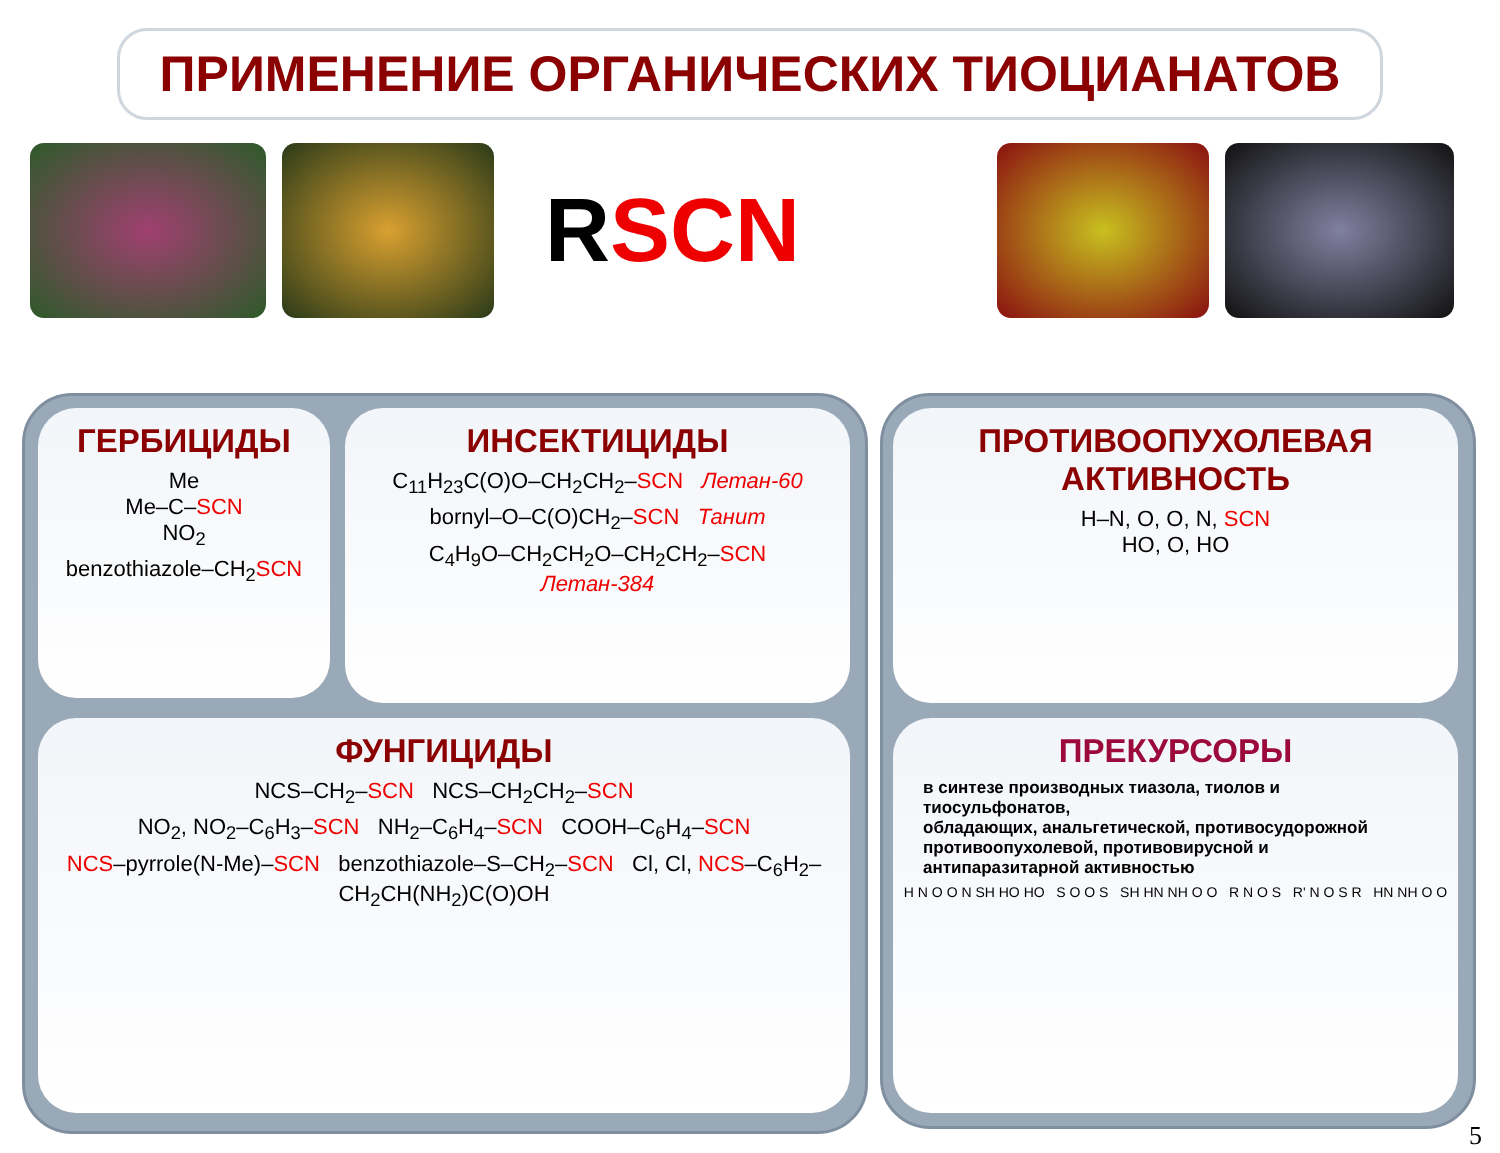ПРИМЕНЕНИЕ ОРГАНИЧЕСКИХ ТИОЦИАНАТОВ
RSCN
ГЕРБИЦИДЫ
Me
Me–C–SCN
NO<sub>2</sub>
benzothiazole–CH<sub>2</sub>SCN
ИНСЕКТИЦИДЫ
C<sub>11</sub>H<sub>23</sub>C(O)O–CH<sub>2</sub>CH<sub>2</sub>–SCN Летан-60
bornyl–O–C(O)CH<sub>2</sub>–SCN Танит
C<sub>4</sub>H<sub>9</sub>O–CH<sub>2</sub>CH<sub>2</sub>O–CH<sub>2</sub>CH<sub>2</sub>–SCN
Летан-384
ФУНГИЦИДЫ
NCS–CH<sub>2</sub>–SCN NCS–CH<sub>2</sub>CH<sub>2</sub>–SCN
NO<sub>2</sub>, NO<sub>2</sub>–C<sub>6</sub>H<sub>3</sub>–SCN NH<sub>2</sub>–C<sub>6</sub>H<sub>4</sub>–SCN COOH–C<sub>6</sub>H<sub>4</sub>–SCN
NCS–pyrrole(N-Me)–SCN benzothiazole–S–CH<sub>2</sub>–SCN Cl, Cl, NCS–C<sub>6</sub>H<sub>2</sub>–CH<sub>2</sub>CH(NH<sub>2</sub>)C(O)OH
ПРОТИВООПУХОЛЕВАЯ
АКТИВНОСТЬ
H–N, O, O, N, SCN
HO, O, HO
ПРЕКУРСОРЫ
в синтезе производных тиазола, тиолов и тиосульфонатов,
обладающих, анальгетической, противосудорожной противоопухолевой, противовирусной и антипаразитарной активностью
H N O O N SH HO HO S O O S SH HN NH O O R N O S R' N O S R HN NH O O
5